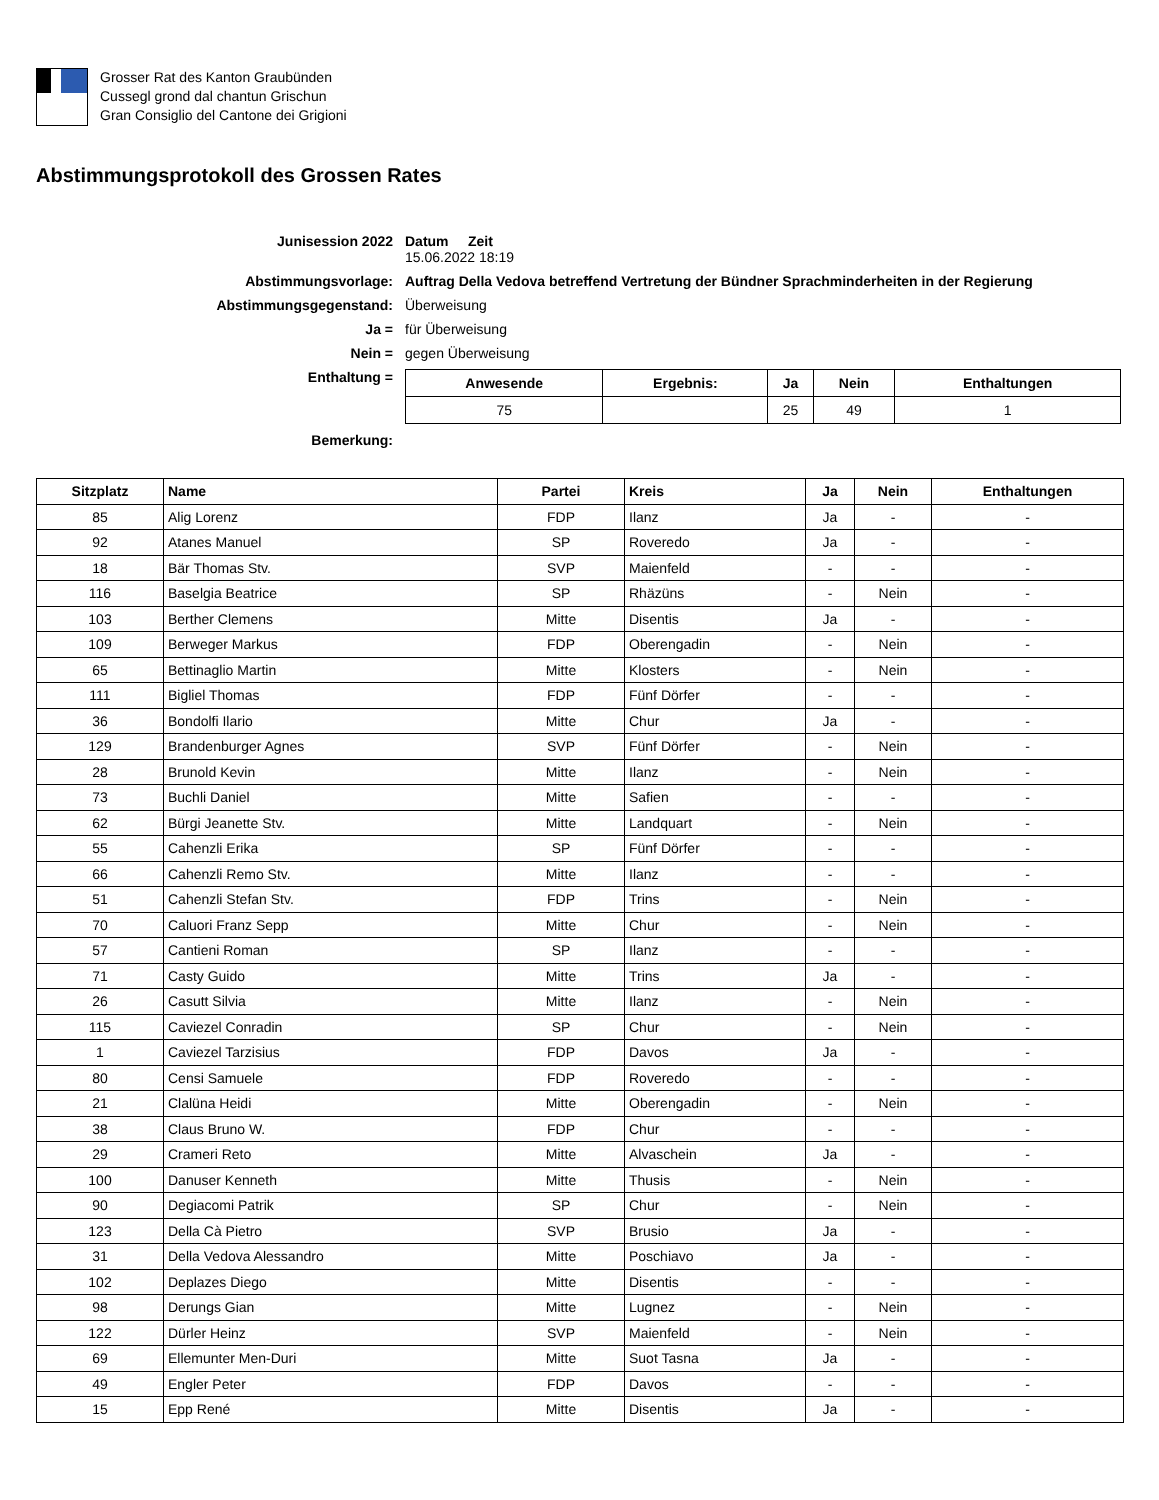Grosser Rat des Kanton Graubünden
Cussegl grond dal chantun Grischun
Gran Consiglio del Cantone dei Grigioni
Abstimmungsprotokoll des Grossen Rates
Junisession 2022
Datum Zeit
15.06.2022 18:19
Abstimmungsvorlage:
Auftrag Della Vedova betreffend Vertretung der Bündner Sprachminderheiten in der Regierung
Abstimmungsgegenstand:
Überweisung
Ja =
für Überweisung
Nein =
gegen Überweisung
Enthaltung =
| Anwesende | Ergebnis: | Ja | Nein | Enthaltungen |
| --- | --- | --- | --- | --- |
| 75 | | 25 | 49 | 1 |
Bemerkung:
| Sitzplatz | Name | Partei | Kreis | Ja | Nein | Enthaltungen |
| --- | --- | --- | --- | --- | --- | --- |
| 85 | Alig Lorenz | FDP | Ilanz | Ja | - | - |
| 92 | Atanes Manuel | SP | Roveredo | Ja | - | - |
| 18 | Bär Thomas Stv. | SVP | Maienfeld | - | - | - |
| 116 | Baselgia Beatrice | SP | Rhäzüns | - | Nein | - |
| 103 | Berther Clemens | Mitte | Disentis | Ja | - | - |
| 109 | Berweger Markus | FDP | Oberengadin | - | Nein | - |
| 65 | Bettinaglio Martin | Mitte | Klosters | - | Nein | - |
| 111 | Bigliel Thomas | FDP | Fünf Dörfer | - | - | - |
| 36 | Bondolfi Ilario | Mitte | Chur | Ja | - | - |
| 129 | Brandenburger Agnes | SVP | Fünf Dörfer | - | Nein | - |
| 28 | Brunold Kevin | Mitte | Ilanz | - | Nein | - |
| 73 | Buchli Daniel | Mitte | Safien | - | - | - |
| 62 | Bürgi Jeanette Stv. | Mitte | Landquart | - | Nein | - |
| 55 | Cahenzli Erika | SP | Fünf Dörfer | - | - | - |
| 66 | Cahenzli Remo Stv. | Mitte | Ilanz | - | - | - |
| 51 | Cahenzli Stefan Stv. | FDP | Trins | - | Nein | - |
| 70 | Caluori Franz Sepp | Mitte | Chur | - | Nein | - |
| 57 | Cantieni Roman | SP | Ilanz | - | - | - |
| 71 | Casty Guido | Mitte | Trins | Ja | - | - |
| 26 | Casutt Silvia | Mitte | Ilanz | - | Nein | - |
| 115 | Caviezel Conradin | SP | Chur | - | Nein | - |
| 1 | Caviezel Tarzisius | FDP | Davos | Ja | - | - |
| 80 | Censi Samuele | FDP | Roveredo | - | - | - |
| 21 | Clalüna Heidi | Mitte | Oberengadin | - | Nein | - |
| 38 | Claus Bruno W. | FDP | Chur | - | - | - |
| 29 | Crameri Reto | Mitte | Alvaschein | Ja | - | - |
| 100 | Danuser Kenneth | Mitte | Thusis | - | Nein | - |
| 90 | Degiacomi Patrik | SP | Chur | - | Nein | - |
| 123 | Della Cà Pietro | SVP | Brusio | Ja | - | - |
| 31 | Della Vedova Alessandro | Mitte | Poschiavo | Ja | - | - |
| 102 | Deplazes Diego | Mitte | Disentis | - | - | - |
| 98 | Derungs Gian | Mitte | Lugnez | - | Nein | - |
| 122 | Dürler Heinz | SVP | Maienfeld | - | Nein | - |
| 69 | Ellemunter Men-Duri | Mitte | Suot Tasna | Ja | - | - |
| 49 | Engler Peter | FDP | Davos | - | - | - |
| 15 | Epp René | Mitte | Disentis | Ja | - | - |